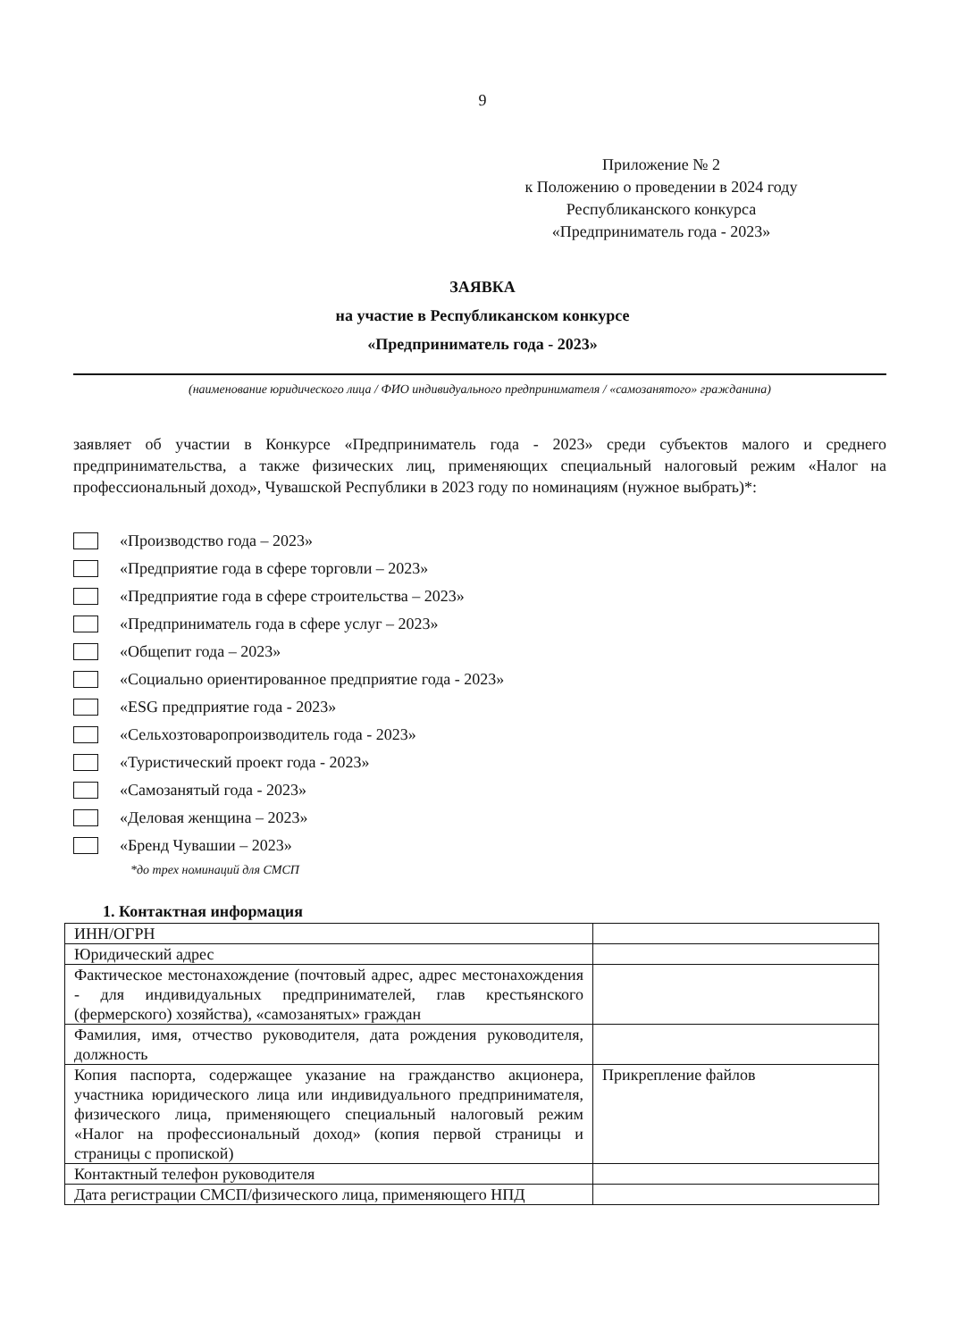9
Приложение № 2
к Положению о проведении в 2024 году
Республиканского конкурса
«Предприниматель года - 2023»
ЗАЯВКА
на участие в Республиканском конкурсе
«Предприниматель года - 2023»
(наименование юридического лица / ФИО индивидуального предпринимателя / «самозанятого» гражданина)
заявляет об участии в Конкурсе «Предприниматель года - 2023» среди субъектов малого и среднего предпринимательства, а также физических лиц, применяющих специальный налоговый режим «Налог на профессиональный доход», Чувашской Республики в 2023 году по номинациям (нужное выбрать)*:
«Производство года – 2023»
«Предприятие года в сфере торговли – 2023»
«Предприятие года в сфере строительства – 2023»
«Предприниматель года в сфере услуг – 2023»
«Общепит года – 2023»
«Социально ориентированное предприятие года - 2023»
«ESG предприятие года - 2023»
«Сельхозтоваропроизводитель года - 2023»
«Туристический проект года - 2023»
«Самозанятый года - 2023»
«Деловая женщина – 2023»
«Бренд Чувашии – 2023»
*до трех номинаций для СМСП
1. Контактная информация
| ИНН/ОГРН | |
| Юридический адрес | |
| Фактическое местонахождение (почтовый адрес, адрес местонахождения - для индивидуальных предпринимателей, глав крестьянского (фермерского) хозяйства), «самозанятых» граждан | |
| Фамилия, имя, отчество руководителя, дата рождения руководителя, должность | |
| Копия паспорта, содержащее указание на гражданство акционера, участника юридического лица или индивидуального предпринимателя, физического лица, применяющего специальный налоговый режим «Налог на профессиональный доход» (копия первой страницы и страницы с пропиской) | Прикрепление файлов |
| Контактный телефон руководителя | |
| Дата регистрации СМСП/физического лица, применяющего НПД | |